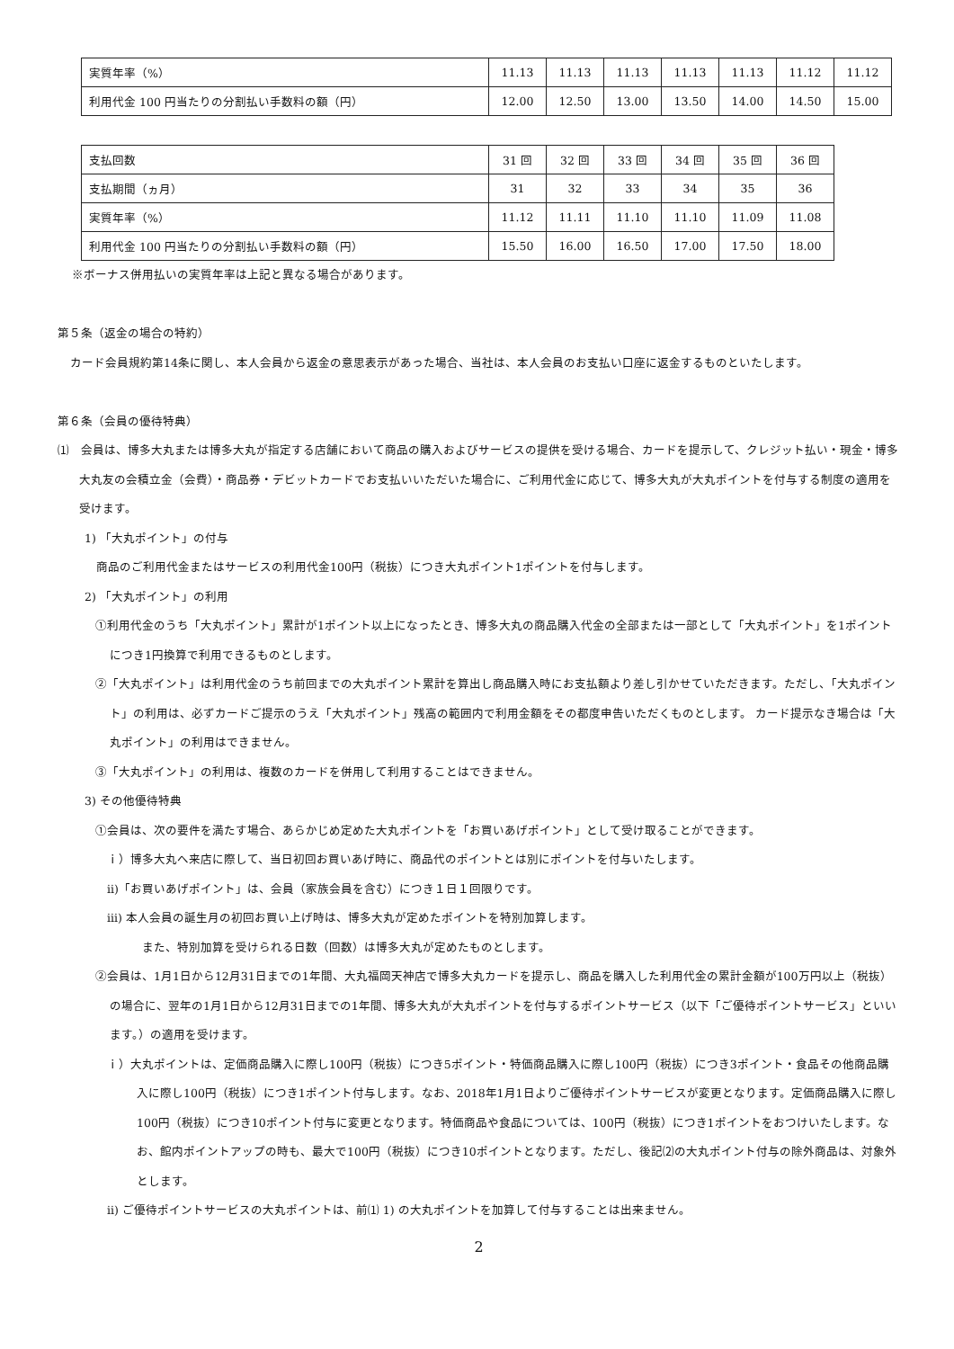| 実質年率（%） | 11.13 | 11.13 | 11.13 | 11.13 | 11.13 | 11.12 | 11.12 |
| 利用代金 100 円当たりの分割払い手数料の額（円） | 12.00 | 12.50 | 13.00 | 13.50 | 14.00 | 14.50 | 15.00 |
| 支払回数 | 31 回 | 32 回 | 33 回 | 34 回 | 35 回 | 36 回 |
| 支払期間（ヵ月） | 31 | 32 | 33 | 34 | 35 | 36 |
| 実質年率（%） | 11.12 | 11.11 | 11.10 | 11.10 | 11.09 | 11.08 |
| 利用代金 100 円当たりの分割払い手数料の額（円） | 15.50 | 16.00 | 16.50 | 17.00 | 17.50 | 18.00 |
※ボーナス併用払いの実質年率は上記と異なる場合があります。
第５条（返金の場合の特約）
カード会員規約第14条に関し、本人会員から返金の意思表示があった場合、当社は、本人会員のお支払い口座に返金するものといたします。
第６条（会員の優待特典）
⑴　会員は、博多大丸または博多大丸が指定する店舗において商品の購入およびサービスの提供を受ける場合、カードを提示して、クレジット払い・現金・博多大丸友の会積立金（会費）・商品券・デビットカードでお支払いいただいた場合に、ご利用代金に応じて、博多大丸が大丸ポイントを付与する制度の適用を受けます。
1) 「大丸ポイント」の付与
商品のご利用代金またはサービスの利用代金100円（税抜）につき大丸ポイント1ポイントを付与します。
2) 「大丸ポイント」の利用
①利用代金のうち「大丸ポイント」累計が1ポイント以上になったとき、博多大丸の商品購入代金の全部または一部として「大丸ポイント」を1ポイントにつき1円換算で利用できるものとします。
②「大丸ポイント」は利用代金のうち前回までの大丸ポイント累計を算出し商品購入時にお支払額より差し引かせていただきます。ただし、「大丸ポイント」の利用は、必ずカードご提示のうえ「大丸ポイント」残高の範囲内で利用金額をその都度申告いただくものとします。 カード提示なき場合は「大丸ポイント」の利用はできません。
③「大丸ポイント」の利用は、複数のカードを併用して利用することはできません。
3) その他優待特典
①会員は、次の要件を満たす場合、あらかじめ定めた大丸ポイントを「お買いあげポイント」として受け取ることができます。
ｉ）博多大丸へ来店に際して、当日初回お買いあげ時に、商品代のポイントとは別にポイントを付与いたします。
ii)「お買いあげポイント」は、会員（家族会員を含む）につき１日１回限りです。
iii) 本人会員の誕生月の初回お買い上げ時は、博多大丸が定めたポイントを特別加算します。
また、特別加算を受けられる日数（回数）は博多大丸が定めたものとします。
②会員は、1月1日から12月31日までの1年間、大丸福岡天神店で博多大丸カードを提示し、商品を購入した利用代金の累計金額が100万円以上（税抜）の場合に、翌年の1月1日から12月31日までの1年間、博多大丸が大丸ポイントを付与するポイントサービス（以下「ご優待ポイントサービス」といいます。）の適用を受けます。
ｉ）大丸ポイントは、定価商品購入に際し100円（税抜）につき5ポイント・特価商品購入に際し100円（税抜）につき3ポイント・食品その他商品購入に際し100円（税抜）につき1ポイント付与します。なお、2018年1月1日よりご優待ポイントサービスが変更となります。定価商品購入に際し100円（税抜）につき10ポイント付与に変更となります。特価商品や食品については、100円（税抜）につき1ポイントをおつけいたします。なお、館内ポイントアップの時も、最大で100円（税抜）につき10ポイントとなります。ただし、後記⑵の大丸ポイント付与の除外商品は、対象外とします。
ii) ご優待ポイントサービスの大丸ポイントは、前⑴ 1) の大丸ポイントを加算して付与することは出来ません。
2